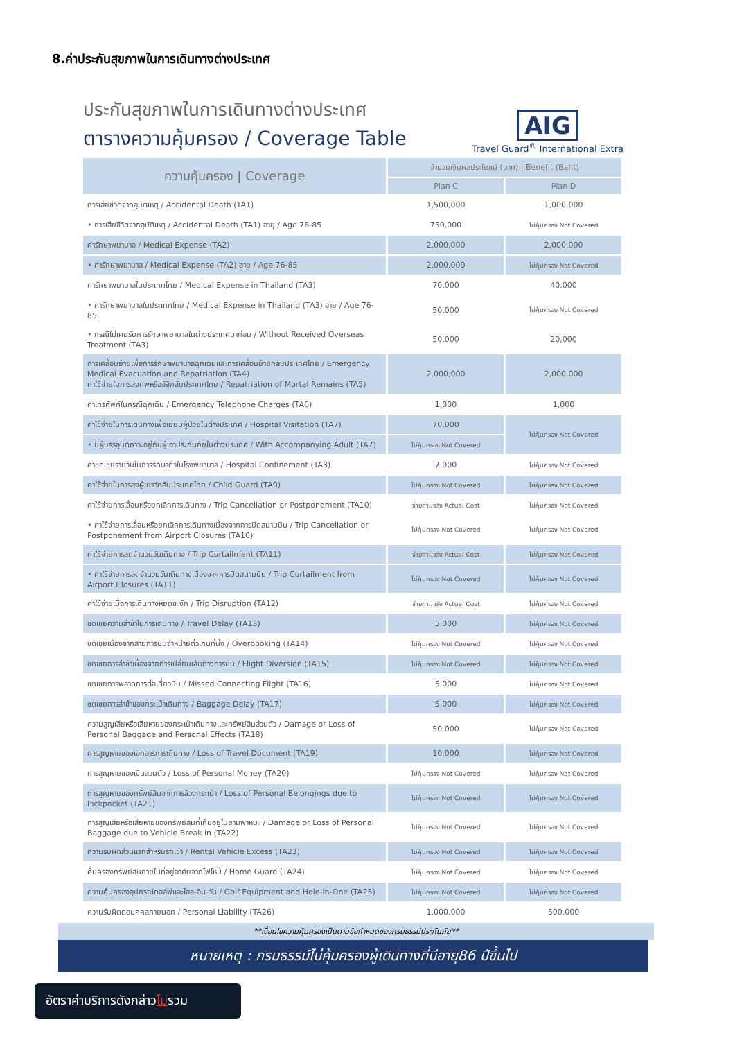8.ค่าประกันสุขภาพในการเดินทางต่างประเทศ
ประกันสุขภาพในการเดินทางต่างประเทศ
ตารางความคุ้มครอง / Coverage Table
AIG
Travel Guard<sup>®</sup> International Extra
| ความคุ้มครอง / Coverage | จำนวนเงินผลประโยชน์ (บาท) / Benefit (Baht) | |
| --- | --- | --- |
| | Plan C | Plan D |
| การเสียชีวิตจากอุบัติเหตุ / Accidental Death (TA1) | 1,500,000 | 1,000,000 |
| • การเสียชีวิตจากอุบัติเหตุ / Accidental Death (TA1) อายุ / Age 76-85 | 750,000 | ไม่คุ้มครอง Not Covered |
| ค่ารักษาพยาบาล / Medical Expense (TA2) | 2,000,000 | 2,000,000 |
| • ค่ารักษาพยาบาล / Medical Expense (TA2) อายุ / Age 76-85 | 2,000,000 | ไม่คุ้มครอง Not Covered |
| ค่ารักษาพยาบาลในประเทศไทย / Medical Expense in Thailand (TA3) | 70,000 | 40,000 |
| • ค่ารักษาพยาบาลในประเทศไทย / Medical Expense in Thailand (TA3) อายุ / Age 76-85 | 50,000 | ไม่คุ้มครอง Not Covered |
| • กรณีไม่เคยรับการรักษาพยาบาลในต่างประเทศมาก่อน / Without Received Overseas Treatment (TA3) | 50,000 | 20,000 |
| การเคลื่อนย้ายเพื่อการรักษาพยาบาลฉุกเฉินและการเคลื่อนย้ายกลับประเทศไทย / Emergency Medical Evacuation and Repatriation (TA4) ค่าใช้จ่ายในการส่งศพหรืออัฐิกลับประเทศไทย / Repatriation of Mortal Remains (TA5) | 2,000,000 | 2,000,000 |
| ค่าโทรศัพท์ในกรณีฉุกเฉิน / Emergency Telephone Charges (TA6) | 1,000 | 1,000 |
| ค่าใช้จ่ายในการเดินทางเพื่อเยี่ยมผู้ป่วยในต่างประเทศ / Hospital Visitation (TA7) | 70,000 | ไม่คุ้มครอง Not Covered |
| • มีผู้บรรลุนิติภาวะอยู่กับผู้เอาประกันภัยในต่างประเทศ / With Accompanying Adult (TA7) | ไม่คุ้มครอง Not Covered | |
| ค่าชดเชยรายวันในการรักษาตัวในโรงพยาบาล / Hospital Confinement (TA8) | 7,000 | ไม่คุ้มครอง Not Covered |
| ค่าใช้จ่ายในการส่งผู้เยาว์กลับประเทศไทย / Child Guard (TA9) | ไม่คุ้มครอง Not Covered | ไม่คุ้มครอง Not Covered |
| ค่าใช้จ่ายการเลื่อนหรือยกเลิกการเดินทาง / Trip Cancellation or Postponement (TA10) | จ่ายตามจริง Actual Cost | ไม่คุ้มครอง Not Covered |
| • ค่าใช้จ่ายการเลื่อนหรือยกเลิกการเดินทางเนื่องจากการปิดสนามบิน / Trip Cancellation or Postponement from Airport Closures (TA10) | ไม่คุ้มครอง Not Covered | ไม่คุ้มครอง Not Covered |
| ค่าใช้จ่ายการลดจำนวนวันเดินทาง / Trip Curtailment (TA11) | จ่ายตามจริง Actual Cost | ไม่คุ้มครอง Not Covered |
| • ค่าใช้จ่ายการลดจำนวนวันเดินทางเนื่องจากการปิดสนามบิน / Trip Curtailment from Airport Closures (TA11) | ไม่คุ้มครอง Not Covered | ไม่คุ้มครอง Not Covered |
| ค่าใช้จ่ายเมื่อการเดินทางหยุดชะงัก / Trip Disruption (TA12) | จ่ายตามจริง Actual Cost | ไม่คุ้มครอง Not Covered |
| ชดเชยความล่าช้าในการเดินทาง / Travel Delay (TA13) | 5,000 | ไม่คุ้มครอง Not Covered |
| ชดเชยเนื่องจากสายการบินจำหน่ายตั๋วเกินที่นั่ง / Overbooking (TA14) | ไม่คุ้มครอง Not Covered | ไม่คุ้มครอง Not Covered |
| ชดเชยการล่าช้าเนื่องจากการเปลี่ยนเส้นทางการบิน / Flight Diversion (TA15) | ไม่คุ้มครอง Not Covered | ไม่คุ้มครอง Not Covered |
| ชดเชยการพลาดการต่อเที่ยวบิน / Missed Connecting Flight (TA16) | 5,000 | ไม่คุ้มครอง Not Covered |
| ชดเชยการล่าช้าของกระเป๋าเดินทาง / Baggage Delay (TA17) | 5,000 | ไม่คุ้มครอง Not Covered |
| ความสูญเสียหรือเสียหายของกระเป๋าเดินทางและทรัพย์สินส่วนตัว / Damage or Loss of Personal Baggage and Personal Effects (TA18) | 50,000 | ไม่คุ้มครอง Not Covered |
| การสูญหายของเอกสารการเดินทาง / Loss of Travel Document (TA19) | 10,000 | ไม่คุ้มครอง Not Covered |
| การสูญหายของเงินส่วนตัว / Loss of Personal Money (TA20) | ไม่คุ้มครอง Not Covered | ไม่คุ้มครอง Not Covered |
| การสูญหายของทรัพย์สินจากการล้วงกระเป๋า / Loss of Personal Belongings due to Pickpocket (TA21) | ไม่คุ้มครอง Not Covered | ไม่คุ้มครอง Not Covered |
| การสูญเสียหรือเสียหายของทรัพย์สินที่เก็บอยู่ในยานพาหนะ / Damage or Loss of Personal Baggage due to Vehicle Break in (TA22) | ไม่คุ้มครอง Not Covered | ไม่คุ้มครอง Not Covered |
| ความรับผิดส่วนแรกสำหรับรถเช่า / Rental Vehicle Excess (TA23) | ไม่คุ้มครอง Not Covered | ไม่คุ้มครอง Not Covered |
| คุ้มครองทรัพย์สินภายในที่อยู่อาศัยจากไฟไหม้ / Home Guard (TA24) | ไม่คุ้มครอง Not Covered | ไม่คุ้มครอง Not Covered |
| ความคุ้มครองอุปกรณ์กอล์ฟและโฮล-อิน-วัน / Golf Equipment and Hole-in-One (TA25) | ไม่คุ้มครอง Not Covered | ไม่คุ้มครอง Not Covered |
| ความรับผิดต่อบุคคลภายนอก / Personal Liability (TA26) | 1,000,000 | 500,000 |
**เงื่อนไขความคุ้มครองเป็นตามข้อกำหนดของกรมธรรม์ประกันภัย**
หมายเหตุ : กรมธรรม์ไม่คุ้มครองผู้เดินทางที่มีอายุ86 ปีขึ้นไป
อัตราค่าบริการดังกล่าวไม่รวม